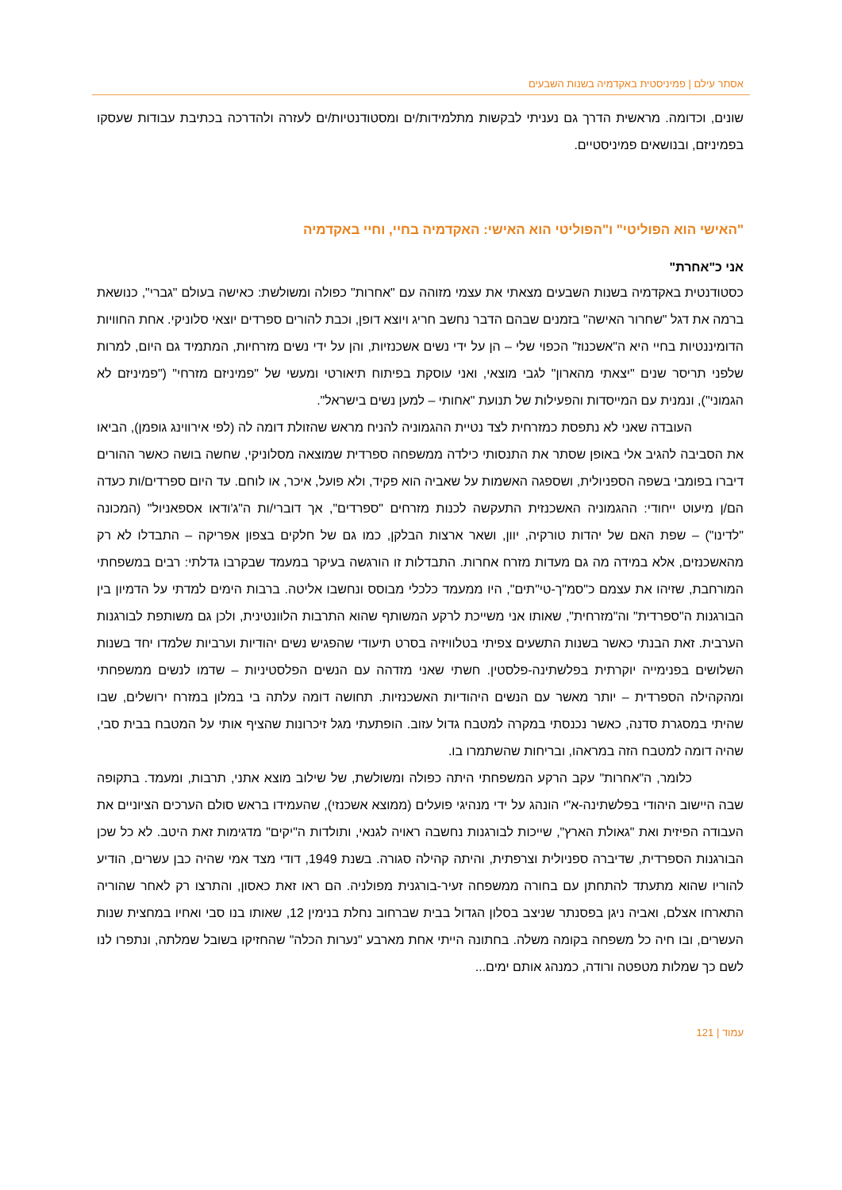אסתר עילם | פמיניסטית באקדמיה בשנות השבעים
שונים, וכדומה. מראשית הדרך גם נעניתי לבקשות מתלמידות/ים ומסטודנטיות/ים לעזרה ולהדרכה בכתיבת עבודות שעסקו בפמיניזם, ובנושאים פמיניסטיים.
"האישי הוא הפוליטי" ו"הפוליטי הוא האישי: האקדמיה בחיי, וחיי באקדמיה
אני כ"אחרת"
כסטודנטית באקדמיה בשנות השבעים מצאתי את עצמי מזוהה עם "אחרות" כפולה ומשולשת: כאישה בעולם "גברי", כנושאת ברמה את דגל "שחרור האישה" בזמנים שבהם הדבר נחשב חריג ויוצא דופן, וכבת להורים ספרדים יוצאי סלוניקי. אחת החוויות הדומיננטיות בחיי היא ה"אשכנוז" הכפוי שלי – הן על ידי נשים אשכנזיות, והן על ידי נשים מזרחיות, המתמיד גם היום, למרות שלפני תריסר שנים "יצאתי מהארון" לגבי מוצאי, ואני עוסקת בפיתוח תיאורטי ומעשי של "פמיניזם מזרחי" ("פמיניזם לא הגמוני"), ונמנית עם המייסדות והפעילות של תנועת "אחותי – למען נשים בישראל".
העובדה שאני לא נתפסת כמזרחית לצד נטיית ההגמוניה להניח מראש שהזולת דומה לה (לפי אירווינג גופמן), הביאו את הסביבה להגיב אלי באופן שסתר את התנסותי כילדה ממשפחה ספרדית שמוצאה מסלוניקי, שחשה בושה כאשר ההורים דיברו בפומבי בשפה הספניולית, ושספגה האשמות על שאביה הוא פקיד, ולא פועל, איכר, או לוחם. עד היום ספרדים/ות כעדה הם/ן מיעוט ייחודי: ההגמוניה האשכנזית התעקשה לכנות מזרחים "ספרדים", אך דוברי/ות ה"ג'ודאו אספאניול" (המכונה "לדינו") – שפת האם של יהדות טורקיה, יוון, ושאר ארצות הבלקן, כמו גם של חלקים בצפון אפריקה – התבדלו לא רק מהאשכנזים, אלא במידה מה גם מעדות מזרח אחרות. התבדלות זו הורגשה בעיקר במעמד שבקרבו גדלתי: רבים במשפחתי המורחבת, שזיהו את עצמם כ"סמ"ך-טי"תים", היו ממעמד כלכלי מבוסס ונחשבו אליטה. ברבות הימים למדתי על הדמיון בין הבורגנות ה"ספרדית" וה"מזרחית", שאותו אני משייכת לרקע המשותף שהוא התרבות הלוונטינית, ולכן גם משותפת לבורגנות הערבית. זאת הבנתי כאשר בשנות התשעים צפיתי בטלוויזיה בסרט תיעודי שהפגיש נשים יהודיות וערביות שלמדו יחד בשנות השלושים בפנימייה יוקרתית בפלשתינה-פלסטין. חשתי שאני מזדהה עם הנשים הפלסטיניות – שדמו לנשים ממשפחתי ומהקהילה הספרדית – יותר מאשר עם הנשים היהודיות האשכנזיות. תחושה דומה עלתה בי במלון במזרח ירושלים, שבו שהיתי במסגרת סדנה, כאשר נכנסתי במקרה למטבח גדול עזוב. הופתעתי מגל זיכרונות שהציף אותי על המטבח בבית סבי, שהיה דומה למטבח הזה במראהו, ובריחות שהשתמרו בו.
כלומר, ה"אחרות" עקב הרקע המשפחתי היתה כפולה ומשולשת, של שילוב מוצא אתני, תרבות, ומעמד. בתקופה שבה היישוב היהודי בפלשתינה-א"י הונהג על ידי מנהיגי פועלים (ממוצא אשכנזי), שהעמידו בראש סולם הערכים הציוניים את העבודה הפיזית ואת "גאולת הארץ", שייכות לבורגנות נחשבה ראויה לגנאי, ותולדות ה"יקים" מדגימות זאת היטב. לא כל שכן הבורגנות הספרדית, שדיברה ספניולית וצרפתית, והיתה קהילה סגורה. בשנת 1949, דודי מצד אמי שהיה כבן עשרים, הודיע להוריו שהוא מתעתד להתחתן עם בחורה ממשפחה זעיר-בורגנית מפולניה. הם ראו זאת כאסון, והתרצו רק לאחר שהוריה התארחו אצלם, ואביה ניגן בפסנתר שניצב בסלון הגדול בבית שברחוב נחלת בנימין 12, שאותו בנו סבי ואחיו במחצית שנות העשרים, ובו חיה כל משפחה בקומה משלה. בחתונה הייתי אחת מארבע "נערות הכלה" שהחזיקו בשובל שמלתה, ונתפרו לנו לשם כך שמלות מטפטה ורודה, כמנהג אותם ימים...
עמוד | 121